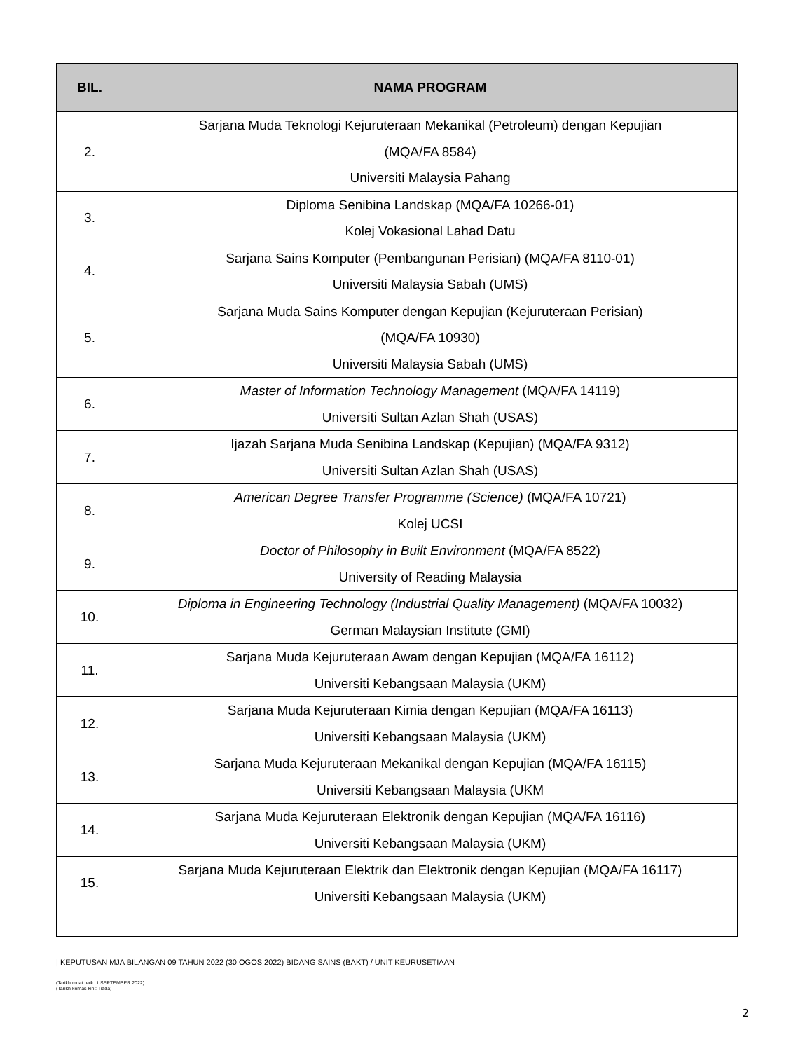| BIL. | NAMA PROGRAM |
| --- | --- |
| 2. | Sarjana Muda Teknologi Kejuruteraan Mekanikal (Petroleum) dengan Kepujian (MQA/FA 8584) Universiti Malaysia Pahang |
| 3. | Diploma Senibina Landskap (MQA/FA 10266-01) Kolej Vokasional Lahad Datu |
| 4. | Sarjana Sains Komputer (Pembangunan Perisian) (MQA/FA 8110-01) Universiti Malaysia Sabah (UMS) |
| 5. | Sarjana Muda Sains Komputer dengan Kepujian (Kejuruteraan Perisian) (MQA/FA 10930) Universiti Malaysia Sabah (UMS) |
| 6. | Master of Information Technology Management (MQA/FA 14119) Universiti Sultan Azlan Shah (USAS) |
| 7. | Ijazah Sarjana Muda Senibina Landskap (Kepujian) (MQA/FA 9312) Universiti Sultan Azlan Shah (USAS) |
| 8. | American Degree Transfer Programme (Science) (MQA/FA 10721) Kolej UCSI |
| 9. | Doctor of Philosophy in Built Environment (MQA/FA 8522) University of Reading Malaysia |
| 10. | Diploma in Engineering Technology (Industrial Quality Management) (MQA/FA 10032) German Malaysian Institute (GMI) |
| 11. | Sarjana Muda Kejuruteraan Awam dengan Kepujian (MQA/FA 16112) Universiti Kebangsaan Malaysia (UKM) |
| 12. | Sarjana Muda Kejuruteraan Kimia dengan Kepujian (MQA/FA 16113) Universiti Kebangsaan Malaysia (UKM) |
| 13. | Sarjana Muda Kejuruteraan Mekanikal dengan Kepujian (MQA/FA 16115) Universiti Kebangsaan Malaysia (UKM |
| 14. | Sarjana Muda Kejuruteraan Elektronik dengan Kepujian (MQA/FA 16116) Universiti Kebangsaan Malaysia (UKM) |
| 15. | Sarjana Muda Kejuruteraan Elektrik dan Elektronik dengan Kepujian (MQA/FA 16117) Universiti Kebangsaan Malaysia (UKM) |
| KEPUTUSAN MJA BILANGAN 09 TAHUN 2022 (30 OGOS 2022) BIDANG SAINS (BAKT) / UNIT KEURUSETIAAN
(Tarikh muat naik: 1 SEPTEMBER 2022)
(Tarikh kemas kini: Tiada)
2